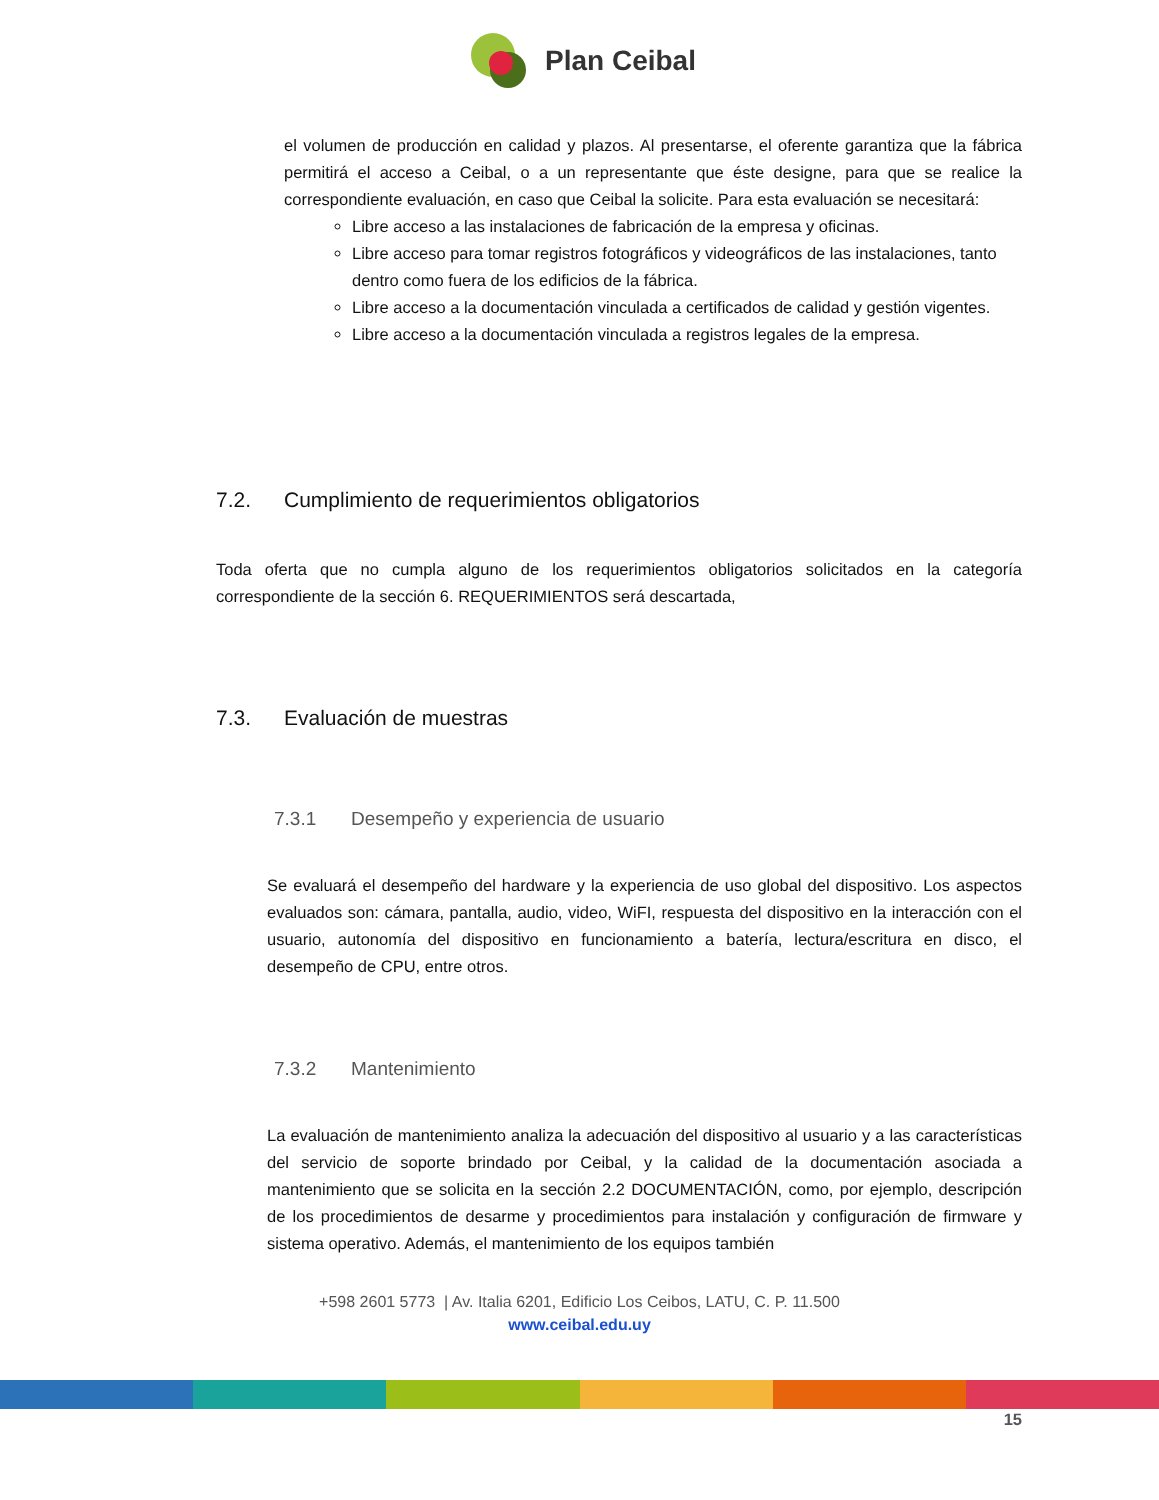Plan Ceibal
el volumen de producción en calidad y plazos. Al presentarse, el oferente garantiza que la fábrica permitirá el acceso a Ceibal, o a un representante que éste designe, para que se realice la correspondiente evaluación, en caso que Ceibal la solicite. Para esta evaluación se necesitará:
Libre acceso a las instalaciones de fabricación de la empresa y oficinas.
Libre acceso para tomar registros fotográficos y videográficos de las instalaciones, tanto dentro como fuera de los edificios de la fábrica.
Libre acceso a la documentación vinculada a certificados de calidad y gestión vigentes.
Libre acceso a la documentación vinculada a registros legales de la empresa.
7.2. Cumplimiento de requerimientos obligatorios
Toda oferta que no cumpla alguno de los requerimientos obligatorios solicitados en la categoría correspondiente de la sección 6. REQUERIMIENTOS será descartada,
7.3. Evaluación de muestras
7.3.1 Desempeño y experiencia de usuario
Se evaluará el desempeño del hardware y la experiencia de uso global del dispositivo. Los aspectos evaluados son: cámara, pantalla, audio, video, WiFI, respuesta del dispositivo en la interacción con el usuario, autonomía del dispositivo en funcionamiento a batería, lectura/escritura en disco, el desempeño de CPU, entre otros.
7.3.2 Mantenimiento
La evaluación de mantenimiento analiza la adecuación del dispositivo al usuario y a las características del servicio de soporte brindado por Ceibal, y la calidad de la documentación asociada a mantenimiento que se solicita en la sección 2.2 DOCUMENTACIÓN, como, por ejemplo, descripción de los procedimientos de desarme y procedimientos para instalación y configuración de firmware y sistema operativo. Además, el mantenimiento de los equipos también
+598 2601 5773 | Av. Italia 6201, Edificio Los Ceibos, LATU, C. P. 11.500
www.ceibal.edu.uy
15